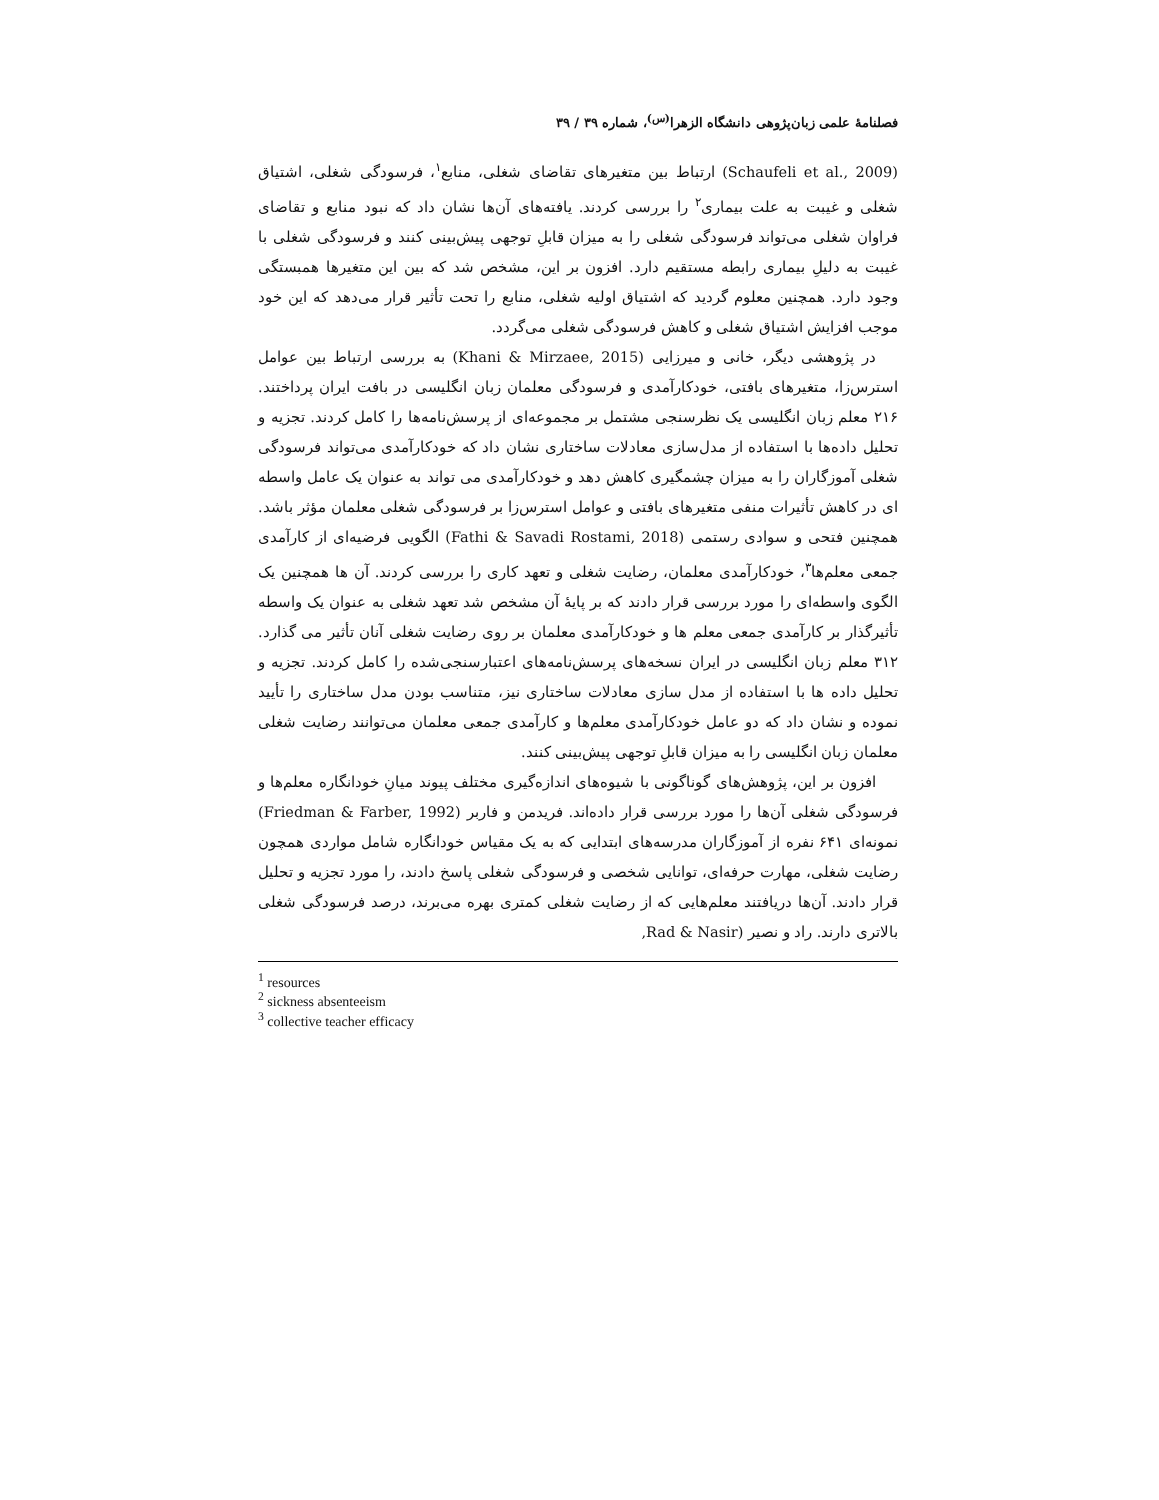فصلنامهٔ علمی زبان‌پژوهی دانشگاه الزهرا<sup>(س)</sup>، شماره ۳۹ / ۳۹
(Schaufeli et al., 2009) ارتباط بین متغیرهای تقاضای شغلی، منابع<sup>۱</sup>، فرسودگی شغلی، اشتیاق شغلی و غیبت به علت بیماری<sup>۲</sup> را بررسی کردند. یافته‌های آن‌ها نشان داد که نبود منابع و تقاضای فراوان شغلی می‌تواند فرسودگی شغلی را به میزان قابلِ توجهی پیش‌بینی کنند و فرسودگی شغلی با غیبت به دلیلِ بیماری رابطه مستقیم دارد. افزون بر این، مشخص شد که بین این متغیرها همبستگی وجود دارد. همچنین معلوم گردید که اشتیاق اولیه شغلی، منابع را تحت تأثیر قرار می‌دهد که این خود موجب افزایش اشتیاق شغلی و کاهش فرسودگی شغلی می‌گردد.
در پژوهشی دیگر، خانی و میرزایی (Khani & Mirzaee, 2015) به بررسی ارتباط بین عوامل استرس‌زا، متغیرهای بافتی، خودکارآمدی و فرسودگی معلمان زبان انگلیسی در بافت ایران پرداختند. ۲۱۶ معلم زبان انگلیسی یک نظرسنجی مشتمل بر مجموعه‌ای از پرسش‌نامه‌ها را کامل کردند. تجزیه و تحلیل داده‌ها با استفاده از مدل‌سازی معادلات ساختاری نشان داد که خودکارآمدی می‌تواند فرسودگی شغلی آموزگاران را به میزان چشمگیری کاهش دهد و خودکارآمدی می تواند به عنوان یک عامل واسطه ای در کاهش تأثیرات منفی متغیرهای بافتی و عوامل استرس‌زا بر فرسودگی شغلی معلمان مؤثر باشد. همچنین فتحی و سوادی رستمی (Fathi & Savadi Rostami, 2018) الگویی فرضیه‌ای از کارآمدی جمعی معلم‌ها<sup>۳</sup>، خودکارآمدی معلمان، رضایت شغلی و تعهد کاری را بررسی کردند. آن ها همچنین یک الگوی واسطه‌ای را مورد بررسی قرار دادند که بر پایهٔ آن مشخص شد تعهد شغلی به عنوان یک واسطه تأثیرگذار بر کارآمدی جمعی معلم ها و خودکارآمدی معلمان بر روی رضایت شغلی آنان تأثیر می گذارد. ۳۱۲ معلم زبان انگلیسی در ایران نسخه‌های پرسش‌نامه‌های اعتبارسنجی‌شده را کامل کردند. تجزیه و تحلیل داده ها با استفاده از مدل سازی معادلات ساختاری نیز، متناسب بودن مدل ساختاری را تأیید نموده و نشان داد که دو عامل خودکارآمدی معلم‌ها و کارآمدی جمعی معلمان می‌توانند رضایت شغلی معلمان زبان انگلیسی را به میزان قابلِ توجهی پیش‌بینی کنند.
افزون بر این، پژوهش‌های گوناگونی با شیوه‌های اندازه‌گیری مختلف پیوند میانِ خودانگاره معلم‌ها و فرسودگی شغلی آن‌ها را مورد بررسی قرار داده‌اند. فریدمن و فاربر (Friedman & Farber, 1992) نمونه‌ای ۶۴۱ نفره از آموزگاران مدرسه‌های ابتدایی که به یک مقیاس خودانگاره شامل مواردی همچون رضایت شغلی، مهارت حرفه‌ای، توانایی شخصی و فرسودگی شغلی پاسخ دادند، را مورد تجزیه و تحلیل قرار دادند. آن‌ها دریافتند معلم‌هایی که از رضایت شغلی کمتری بهره می‌برند، درصد فرسودگی شغلی بالاتری دارند. راد و نصیر (Rad & Nasir,
<sup>1</sup> resources
<sup>2</sup> sickness absenteeism
<sup>3</sup> collective teacher efficacy